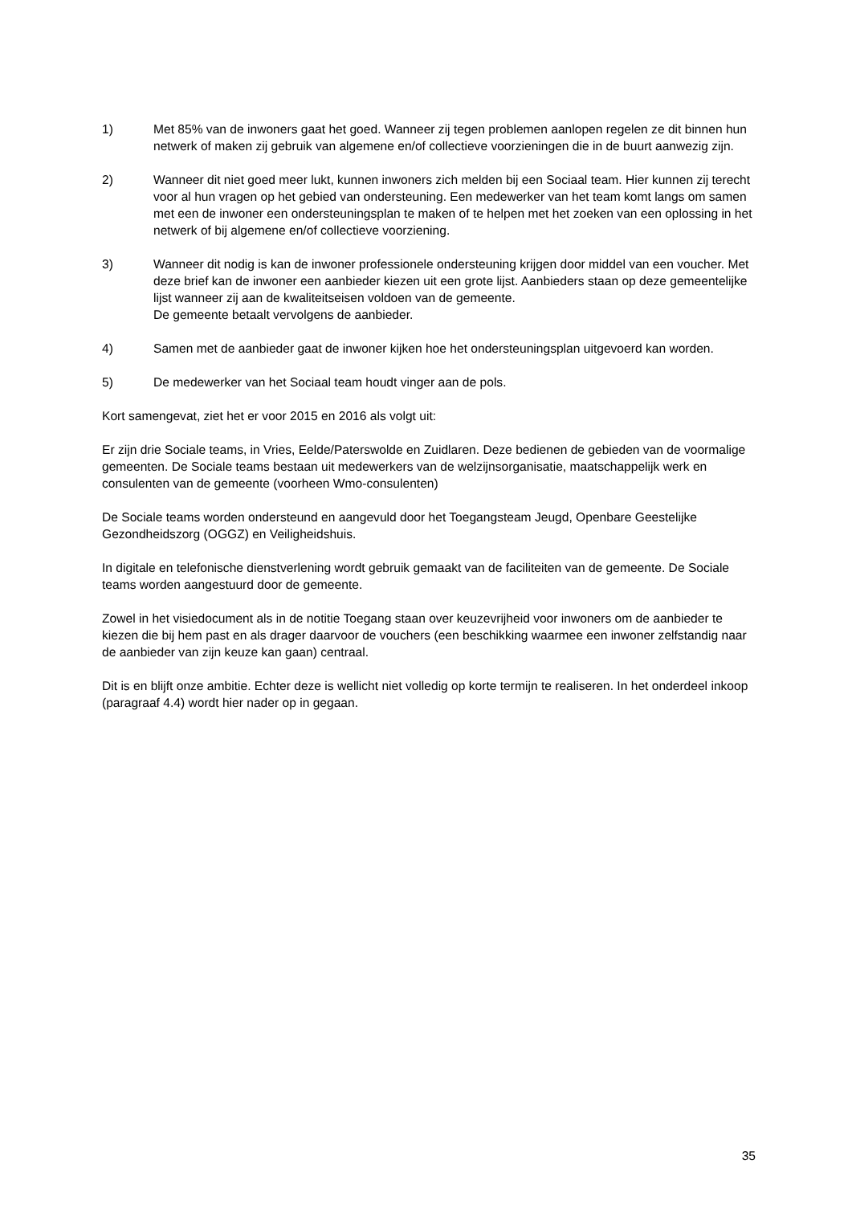1) Met 85% van de inwoners gaat het goed. Wanneer zij tegen problemen aanlopen regelen ze dit binnen hun netwerk of maken zij gebruik van algemene en/of collectieve voorzieningen die in de buurt aanwezig zijn.
2) Wanneer dit niet goed meer lukt, kunnen inwoners zich melden bij een Sociaal team. Hier kunnen zij terecht voor al hun vragen op het gebied van ondersteuning. Een medewerker van het team komt langs om samen met een de inwoner een ondersteuningsplan te maken of te helpen met het zoeken van een oplossing in het netwerk of bij algemene en/of collectieve voorziening.
3) Wanneer dit nodig is kan de inwoner professionele ondersteuning krijgen door middel van een voucher. Met deze brief kan de inwoner een aanbieder kiezen uit een grote lijst. Aanbieders staan op deze gemeentelijke lijst wanneer zij aan de kwaliteitseisen voldoen van de gemeente.
De gemeente betaalt vervolgens de aanbieder.
4) Samen met de aanbieder gaat de inwoner kijken hoe het ondersteuningsplan uitgevoerd kan worden.
5) De medewerker van het Sociaal team houdt vinger aan de pols.
Kort samengevat, ziet het er voor 2015 en 2016 als volgt uit:
Er zijn drie Sociale teams, in Vries, Eelde/Paterswolde en Zuidlaren. Deze bedienen de gebieden van de voormalige gemeenten. De Sociale teams bestaan uit medewerkers van de welzijnsorganisatie, maatschappelijk werk en consulenten van de gemeente (voorheen Wmo-consulenten)
De Sociale teams worden ondersteund en aangevuld door het Toegangsteam Jeugd, Openbare Geestelijke Gezondheidszorg (OGGZ) en Veiligheidshuis.
In digitale en telefonische dienstverlening wordt gebruik gemaakt van de faciliteiten van de gemeente. De Sociale teams worden aangestuurd door de gemeente.
Zowel in het visiedocument als in de notitie Toegang staan over keuzevrijheid voor inwoners om de aanbieder te kiezen die bij hem past en als drager daarvoor de vouchers (een beschikking waarmee een inwoner zelfstandig naar de aanbieder van zijn keuze kan gaan) centraal.
Dit is en blijft onze ambitie. Echter deze is wellicht niet volledig op korte termijn te realiseren. In het onderdeel inkoop (paragraaf 4.4) wordt hier nader op in gegaan.
35